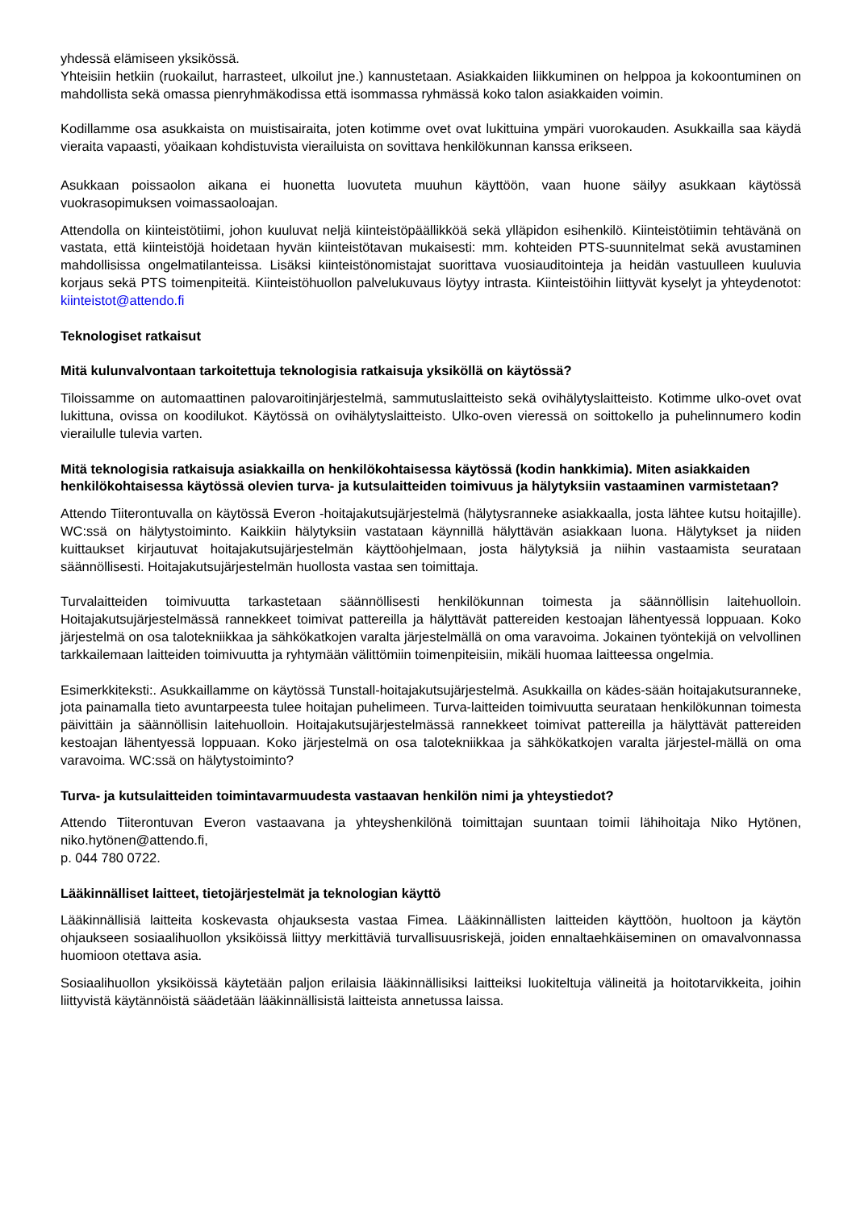yhdessä elämiseen yksikössä.
Yhteisiin hetkiin (ruokailut, harrasteet, ulkoilut jne.) kannustetaan. Asiakkaiden liikkuminen on helppoa ja kokoontuminen on mahdollista sekä omassa pienryhmäkodissa että isommassa ryhmässä koko talon asiakkaiden voimin.
Kodillamme osa asukkaista on muistisairaita, joten kotimme ovet ovat lukittuina ympäri vuorokauden. Asukkailla saa käydä vieraita vapaasti, yöaikaan kohdistuvista vierailuista on sovittava henkilökunnan kanssa erikseen.
Asukkaan poissaolon aikana ei huonetta luovuteta muuhun käyttöön, vaan huone säilyy asukkaan käytössä vuokrasopimuksen voimassaoloajan.
Attendolla on kiinteistötiimi, johon kuuluvat neljä kiinteistöpäällikköä sekä ylläpidon esihenkilö. Kiinteistötiimin tehtävänä on vastata, että kiinteistöjä hoidetaan hyvän kiinteistötavan mukaisesti: mm. kohteiden PTS-suunnitelmat sekä avustaminen mahdollisissa ongelmatilanteissa. Lisäksi kiinteistönomistajat suorittava vuosiauditointeja ja heidän vastuulleen kuuluvia korjaus sekä PTS toimenpiteitä. Kiinteistöhuollon palvelukuvaus löytyy intrasta. Kiinteistöihin liittyvät kyselyt ja yhteydenotot: kiinteistot@attendo.fi
Teknologiset ratkaisut
Mitä kulunvalvontaan tarkoitettuja teknologisia ratkaisuja yksiköllä on käytössä?
Tiloissamme on automaattinen palovaroitinjärjestelmä, sammutuslaitteisto sekä ovihälytyslaitteisto. Kotimme ulko-ovet ovat lukittuna, ovissa on koodilukot. Käytössä on ovihälytyslaitteisto. Ulko-oven vieressä on soittokello ja puhelinnumero kodin vierailulle tulevia varten.
Mitä teknologisia ratkaisuja asiakkailla on henkilökohtaisessa käytössä (kodin hankkimia). Miten asiakkaiden henkilökohtaisessa käytössä olevien turva- ja kutsulaitteiden toimivuus ja hälytyksiin vastaaminen varmistetaan?
Attendo Tiiterontuvalla on käytössä Everon -hoitajakutsujärjestelmä (hälytysranneke asiakkaalla, josta lähtee kutsu hoitajille). WC:ssä on hälytystoiminto. Kaikkiin hälytyksiin vastataan käynnillä hälyttävän asiakkaan luona. Hälytykset ja niiden kuittaukset kirjautuvat hoitajakutsujärjestelmän käyttöohjelmaan, josta hälytyksiä ja niihin vastaamista seurataan säännöllisesti. Hoitajakutsujärjestelmän huollosta vastaa sen toimittaja.
Turvalaitteiden toimivuutta tarkastetaan säännöllisesti henkilökunnan toimesta ja säännöllisin laitehuolloin. Hoitajakutsujärjestelmässä rannekkeet toimivat pattereilla ja hälyttävät pattereiden kestoajan lähentyessä loppuaan. Koko järjestelmä on osa talotekniikkaa ja sähkökatkojen varalta järjestelmällä on oma varavoima. Jokainen työntekijä on velvollinen tarkkailemaan laitteiden toimivuutta ja ryhtymään välittömiin toimenpiteisiin, mikäli huomaa laitteessa ongelmia.
Esimerkkiteksti:. Asukkaillamme on käytössä Tunstall-hoitajakutsujärjestelmä. Asukkailla on kädes-sään hoitajakutsuranneke, jota painamalla tieto avuntarpeesta tulee hoitajan puhelimeen. Turva-laitteiden toimivuutta seurataan henkilökunnan toimesta päivittäin ja säännöllisin laitehuolloin. Hoitajakutsujärjestelmässä rannekkeet toimivat pattereilla ja hälyttävät pattereiden kestoajan lähentyessä loppuaan. Koko järjestelmä on osa talotekniikkaa ja sähkökatkojen varalta järjestel-mällä on oma varavoima. WC:ssä on hälytystoiminto?
Turva- ja kutsulaitteiden toimintavarmuudesta vastaavan henkilön nimi ja yhteystiedot?
Attendo Tiiterontuvan Everon vastaavana ja yhteyshenkilönä toimittajan suuntaan toimii lähihoitaja Niko Hytönen, niko.hytönen@attendo.fi,
p. 044 780 0722.
Lääkinnälliset laitteet, tietojärjestelmät ja teknologian käyttö
Lääkinnällisiä laitteita koskevasta ohjauksesta vastaa Fimea. Lääkinnällisten laitteiden käyttöön, huoltoon ja käytön ohjaukseen sosiaalihuollon yksiköissä liittyy merkittäviä turvallisuusriskejä, joiden ennaltaehkäiseminen on omavalvonnassa huomioon otettava asia.
Sosiaalihuollon yksiköissä käytetään paljon erilaisia lääkinnällisiksi laitteiksi luokiteltuja välineitä ja hoitotarvikkeita, joihin liittyvistä käytännöistä säädetään lääkinnällisistä laitteista annetussa laissa.